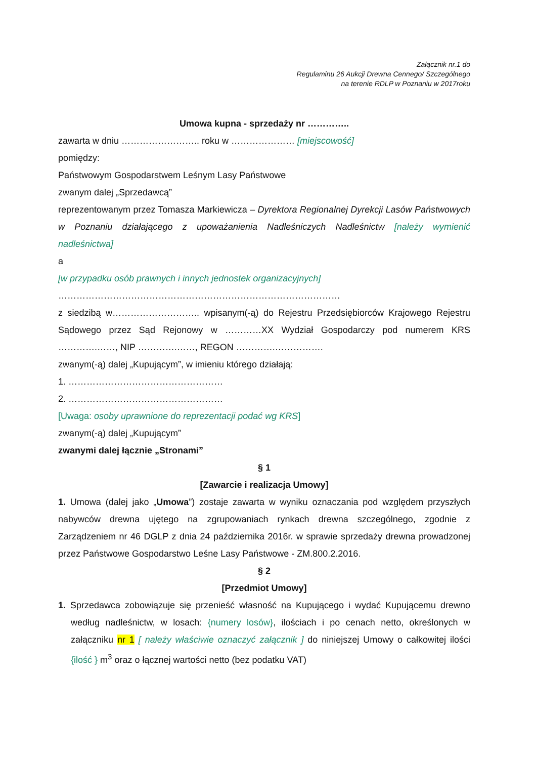Załącznik nr.1 do
Regulaminu 26 Aukcji Drewna Cennego/ Szczególnego
na terenie RDLP w Poznaniu w 2017roku
Umowa kupna - sprzedaży nr …………..
zawarta w dniu …………………….. roku w ………………… [miejscowość]
pomiędzy:
Państwowym Gospodarstwem Leśnym Lasy Państwowe
zwanym dalej „Sprzedawcą”
reprezentowanym przez Tomasza Markiewicza – Dyrektora Regionalnej Dyrekcji Lasów Państwowych w Poznaniu działającego z upoważanienia Nadleśniczych Nadleśnictw [należy wymienić nadleśnictwa]
a
[w przypadku osób prawnych i innych jednostek organizacyjnych]
…………………………………………………………………………………
z siedzibą w……………………….. wpisanym(-ą) do Rejestru Przedsiębiorców Krajowego Rejestru Sądowego przez Sąd Rejonowy w …………XX Wydział Gospodarczy pod numerem KRS ………….……, NIP ………….……, REGON ………….…………….
zwanym(-ą) dalej „Kupującym”, w imieniu którego działają:
1. ……………………………………………
2. ……………………………………………
[Uwaga: osoby uprawnione do reprezentacji podać wg KRS]
zwanym(-ą) dalej „Kupującym”
zwanymi dalej łącznie „Stronami”
§ 1
[Zawarcie i realizacja Umowy]
1. Umowa (dalej jako „Umowa”) zostaje zawarta w wyniku oznaczania pod względem przyszłych nabywców drewna ujętego na zgrupowaniach rynkach drewna szczególnego, zgodnie z Zarządzeniem nr 46 DGLP z dnia 24 października 2016r. w sprawie sprzedaży drewna prowadzonej przez Państwowe Gospodarstwo Leśne Lasy Państwowe - ZM.800.2.2016.
§ 2
[Przedmiot Umowy]
1. Sprzedawca zobowiązuje się przenieść własność na Kupującego i wydać Kupującemu drewno według nadleśnictw, w losach: {numery losów}, ilościach i po cenach netto, określonych w załączniku nr 1 [ należy właściwie oznaczyć załącznik ] do niniejszej Umowy o całkowitej ilości {ilość } m<sup>3</sup> oraz o łącznej wartości netto (bez podatku VAT)